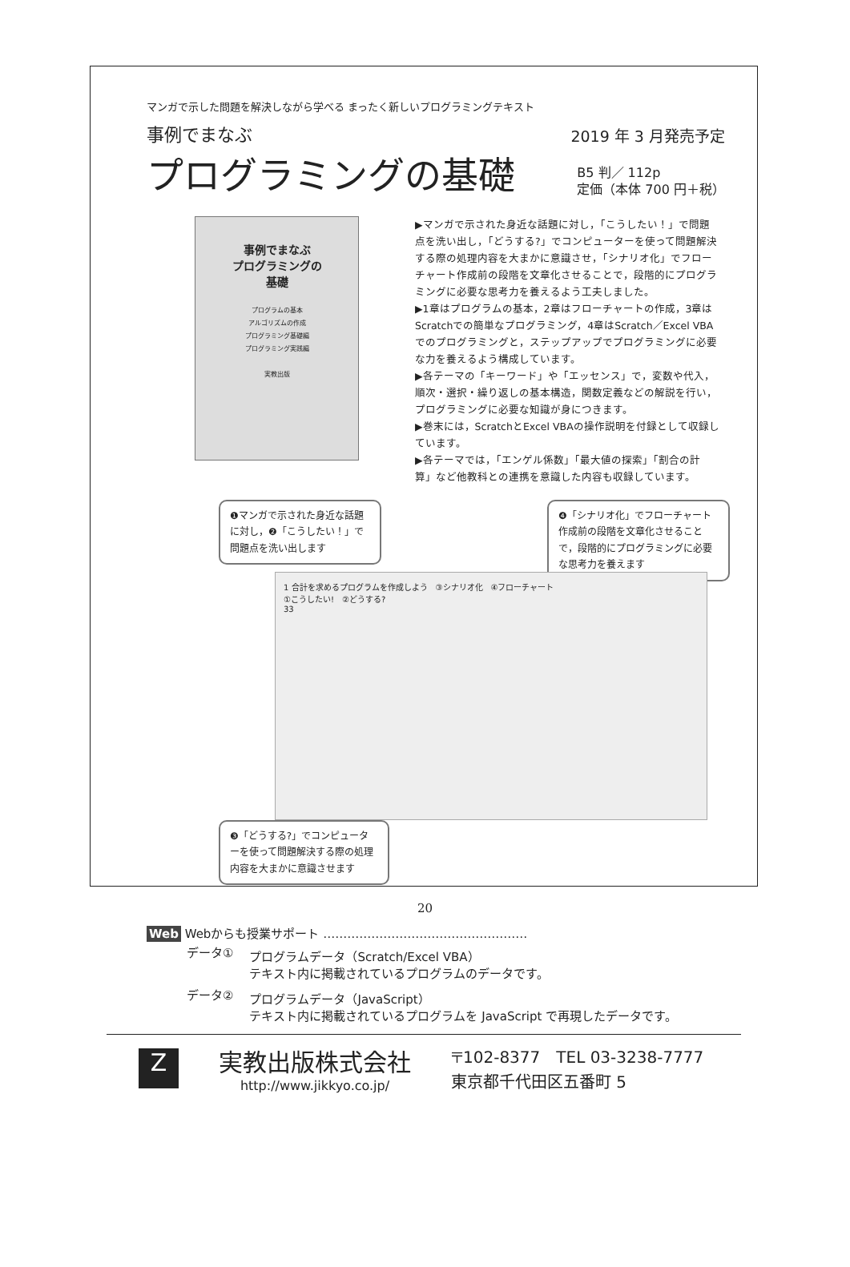マンガで示した問題を解決しながら学べる まったく新しいプログラミングテキスト
事例でまなぶ
2019 年 3 月発売予定
プログラミングの基礎
B5 判／ 112p
定価（本体 700 円＋税）
事例でまなぶ
プログラミングの
基礎
プログラムの基本
アルゴリズムの作成
プログラミング基礎編
プログラミング実践編
実教出版
▶マンガで示された身近な話題に対し，「こうしたい！」で問題点を洗い出し，「どうする?」でコンピューターを使って問題解決する際の処理内容を大まかに意識させ，「シナリオ化」でフローチャート作成前の段階を文章化させることで，段階的にプログラミングに必要な思考力を養えるよう工夫しました。
▶1章はプログラムの基本，2章はフローチャートの作成，3章はScratchでの簡単なプログラミング，4章はScratch／Excel VBAでのプログラミングと，ステップアップでプログラミングに必要な力を養えるよう構成しています。
▶各テーマの「キーワード」や「エッセンス」で，変数や代入，順次・選択・繰り返しの基本構造，関数定義などの解説を行い，プログラミングに必要な知識が身につきます。
▶巻末には，ScratchとExcel VBAの操作説明を付録として収録しています。
▶各テーマでは，「エンゲル係数」「最大値の探索」「割合の計算」など他教科との連携を意識した内容も収録しています。
❶マンガで示された身近な話題に対し，❷「こうしたい！」で問題点を洗い出します
❹「シナリオ化」でフローチャート作成前の段階を文章化させることで，段階的にプログラミングに必要な思考力を養えます
1 合計を求めるプログラムを作成しよう　③シナリオ化　④フローチャート
①こうしたい!　②どうする?
33
❸「どうする?」でコンピューターを使って問題解決する際の処理内容を大まかに意識させます
Web Webからも授業サポート ……………………………………………
| データ① | プログラムデータ（Scratch/Excel VBA） テキスト内に掲載されているプログラムのデータです。 |
| データ② | プログラムデータ（JavaScript） テキスト内に掲載されているプログラムを JavaScript で再現したデータです。 |
Z
実教出版株式会社
http://www.jikkyo.co.jp/
〒102-8377　TEL 03-3238-7777
東京都千代田区五番町 5
20